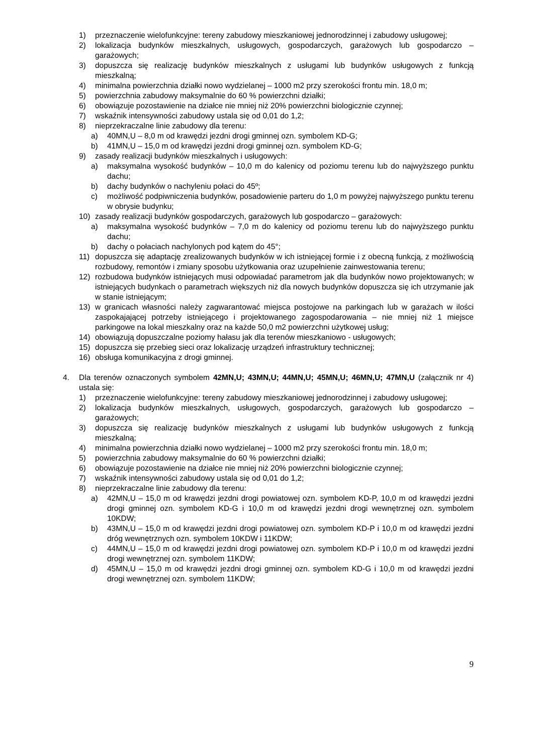1) przeznaczenie wielofunkcyjne: tereny zabudowy mieszkaniowej jednorodzinnej i zabudowy usługowej;
2) lokalizacja budynków mieszkalnych, usługowych, gospodarczych, garażowych lub gospodarczo – garażowych;
3) dopuszcza się realizację budynków mieszkalnych z usługami lub budynków usługowych z funkcją mieszkalną;
4) minimalna powierzchnia działki nowo wydzielanej – 1000 m2 przy szerokości frontu min. 18,0 m;
5) powierzchnia zabudowy maksymalnie do 60 % powierzchni działki;
6) obowiązuje pozostawienie na działce nie mniej niż 20% powierzchni biologicznie czynnej;
7) wskaźnik intensywności zabudowy ustala się od 0,01 do 1,2;
8) nieprzekraczalne linie zabudowy dla terenu:
a) 40MN,U – 8,0 m od krawędzi jezdni drogi gminnej ozn. symbolem KD-G;
b) 41MN,U – 15,0 m od krawędzi jezdni drogi gminnej ozn. symbolem KD-G;
9) zasady realizacji budynków mieszkalnych i usługowych:
a) maksymalna wysokość budynków – 10,0 m do kalenicy od poziomu terenu lub do najwyższego punktu dachu;
b) dachy budynków o nachyleniu połaci do 45º;
c) możliwość podpiwniczenia budynków, posadowienie parteru do 1,0 m powyżej najwyższego punktu terenu w obrysie budynku;
10) zasady realizacji budynków gospodarczych, garażowych lub gospodarczo – garażowych:
a) maksymalna wysokość budynków – 7,0 m do kalenicy od poziomu terenu lub do najwyższego punktu dachu;
b) dachy o połaciach nachylonych pod kątem do 45°;
11) dopuszcza się adaptację zrealizowanych budynków w ich istniejącej formie i z obecną funkcją, z możliwością rozbudowy, remontów i zmiany sposobu użytkowania oraz uzupełnienie zainwestowania terenu;
12) rozbudowa budynków istniejących musi odpowiadać parametrom jak dla budynków nowo projektowanych; w istniejących budynkach o parametrach większych niż dla nowych budynków dopuszcza się ich utrzymanie jak w stanie istniejącym;
13) w granicach własności należy zagwarantować miejsca postojowe na parkingach lub w garażach w ilości zaspokajającej potrzeby istniejącego i projektowanego zagospodarowania – nie mniej niż 1 miejsce parkingowe na lokal mieszkalny oraz na każde 50,0 m2 powierzchni użytkowej usług;
14) obowiązują dopuszczalne poziomy hałasu jak dla terenów mieszkaniowo - usługowych;
15) dopuszcza się przebieg sieci oraz lokalizację urządzeń infrastruktury technicznej;
16) obsługa komunikacyjna z drogi gminnej.
4. Dla terenów oznaczonych symbolem 42MN,U; 43MN,U; 44MN,U; 45MN,U; 46MN,U; 47MN,U (załącznik nr 4) ustala się:
1) przeznaczenie wielofunkcyjne: tereny zabudowy mieszkaniowej jednorodzinnej i zabudowy usługowej;
2) lokalizacja budynków mieszkalnych, usługowych, gospodarczych, garażowych lub gospodarczo – garażowych;
3) dopuszcza się realizację budynków mieszkalnych z usługami lub budynków usługowych z funkcją mieszkalną;
4) minimalna powierzchnia działki nowo wydzielanej – 1000 m2 przy szerokości frontu min. 18,0 m;
5) powierzchnia zabudowy maksymalnie do 60 % powierzchni działki;
6) obowiązuje pozostawienie na działce nie mniej niż 20% powierzchni biologicznie czynnej;
7) wskaźnik intensywności zabudowy ustala się od 0,01 do 1,2;
8) nieprzekraczalne linie zabudowy dla terenu:
a) 42MN,U – 15,0 m od krawędzi jezdni drogi powiatowej ozn. symbolem KD-P, 10,0 m od krawędzi jezdni drogi gminnej ozn. symbolem KD-G i 10,0 m od krawędzi jezdni drogi wewnętrznej ozn. symbolem 10KDW;
b) 43MN,U – 15,0 m od krawędzi jezdni drogi powiatowej ozn. symbolem KD-P i 10,0 m od krawędzi jezdni dróg wewnętrznych ozn. symbolem 10KDW i 11KDW;
c) 44MN,U – 15,0 m od krawędzi jezdni drogi powiatowej ozn. symbolem KD-P i 10,0 m od krawędzi jezdni drogi wewnętrznej ozn. symbolem 11KDW;
d) 45MN,U – 15,0 m od krawędzi jezdni drogi gminnej ozn. symbolem KD-G i 10,0 m od krawędzi jezdni drogi wewnętrznej ozn. symbolem 11KDW;
9